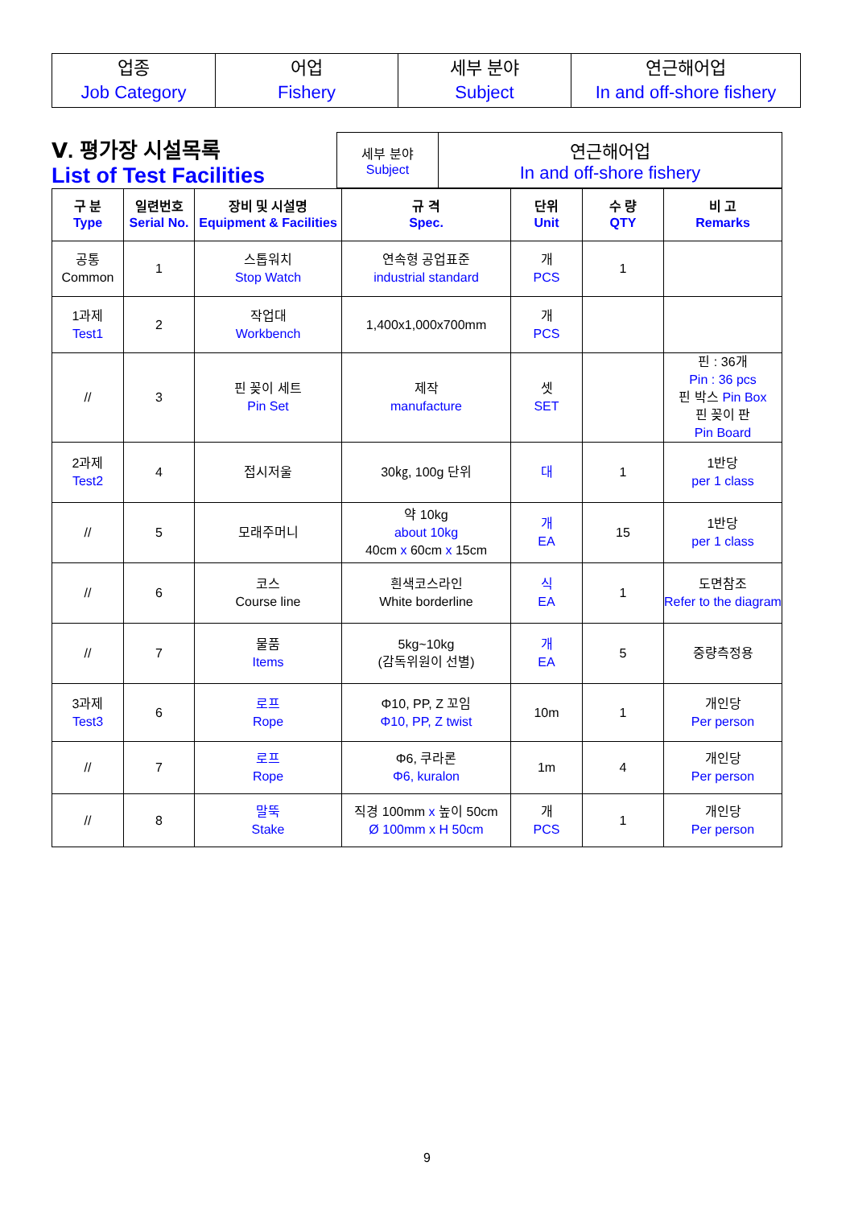| 업종 Job Category | 어업 Fishery | 세부 분야 Subject | 연근해어업 In and off-shore fishery |
| Ⅴ. 평가장 시설목록 List of Test Facilities | 세부 분야 Subject | 연근해어업 In and off-shore fishery |
| 구 분 Type | 일련번호 Serial No. | 장비 및 시설명 Equipment & Facilities | 규 격 Spec. | 단위 Unit | 수 량 QTY | 비 고 Remarks |
| --- | --- | --- | --- | --- | --- | --- |
| 공통 Common | 1 | 스톱워치 Stop Watch | 연속형 공업표준 industrial standard | 개 PCS | 1 | |
| 1과제 Test1 | 2 | 작업대 Workbench | 1,400x1,000x700mm | 개 PCS | | |
| // | 3 | 핀 꽂이 세트 Pin Set | 제작 manufacture | 셋 SET | | 핀 : 36개 Pin : 36 pcs 핀 박스 Pin Box 핀 꽂이 판 Pin Board |
| 2과제 Test2 | 4 | 접시저울 | 30㎏, 100g 단위 | 대 | 1 | 1반당 per 1 class |
| // | 5 | 모래주머니 | 약 10kg about 10kg 40cm x 60cm x 15cm | 개 EA | 15 | 1반당 per 1 class |
| // | 6 | 코스 Course line | 흰색코스라인 White borderline | 식 EA | 1 | 도면참조 Refer to the diagram |
| // | 7 | 물품 Items | 5kg~10kg (감독위원이 선별) | 개 EA | 5 | 중량측정용 |
| 3과제 Test3 | 6 | 로프 Rope | Φ10, PP, Z 꼬임 Φ10, PP, Z twist | 10m | 1 | 개인당 Per person |
| // | 7 | 로프 Rope | Φ6, 쿠라론 Φ6, kuralon | 1m | 4 | 개인당 Per person |
| // | 8 | 말뚝 Stake | 직경 100mm x 높이 50cm Ø 100mm x H 50cm | 개 PCS | 1 | 개인당 Per person |
9